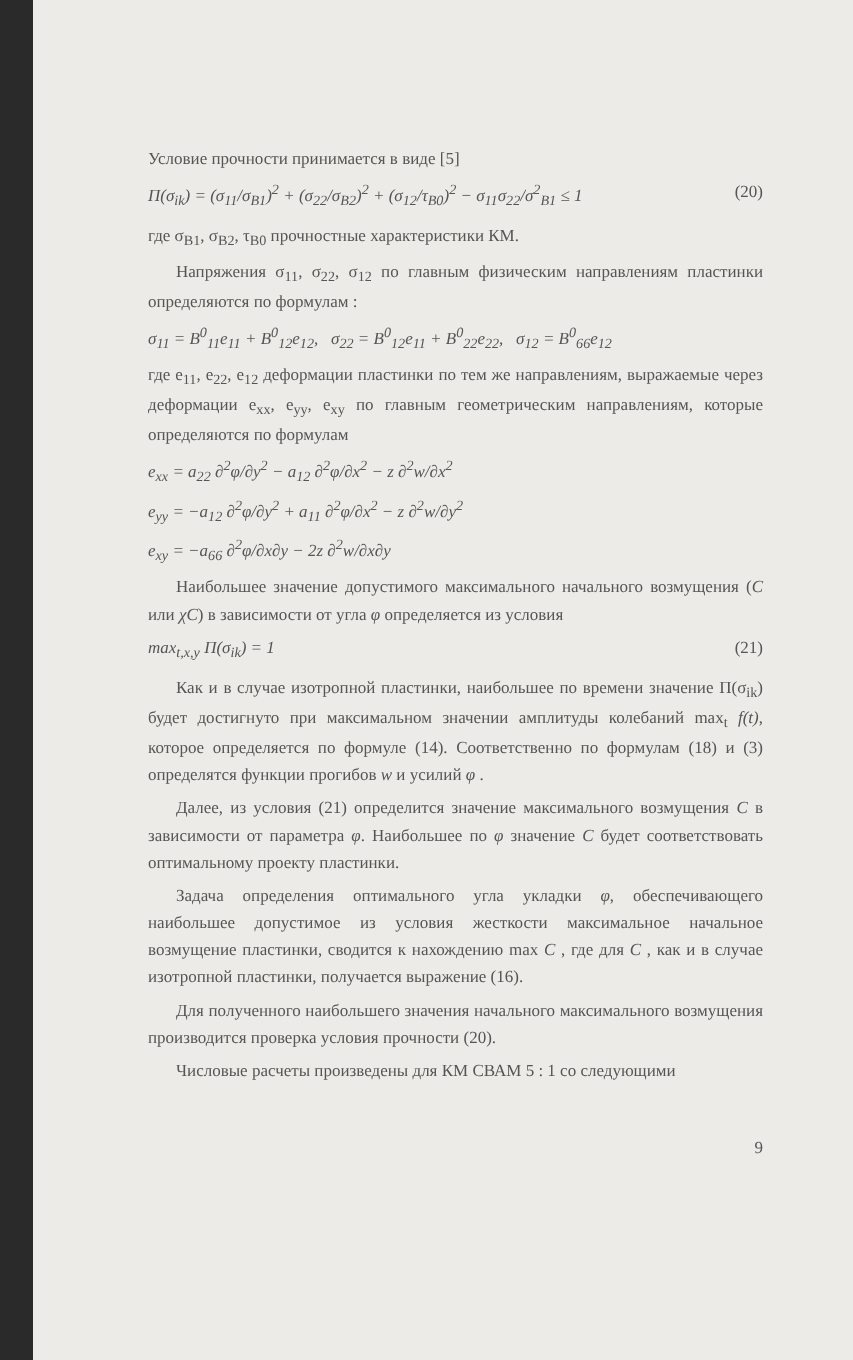Условие прочности принимается в виде [5]
П(σ<sub>ik</sub>) = (σ<sub>11</sub>/σ<sub>B1</sub>)<sup>2</sup> + (σ<sub>22</sub>/σ<sub>B2</sub>)<sup>2</sup> + (σ<sub>12</sub>/τ<sub>B0</sub>)<sup>2</sup> − σ<sub>11</sub>σ<sub>22</sub>/σ<sup>2</sup><sub>B1</sub> ≤ 1 (20)
где σ<sub>B1</sub>, σ<sub>B2</sub>, τ<sub>B0</sub> прочностные характеристики КМ.
Напряжения σ<sub>11</sub>, σ<sub>22</sub>, σ<sub>12</sub> по главным физическим направлениям пластинки определяются по формулам :
σ<sub>11</sub> = B<sup>0</sup><sub>11</sub>e<sub>11</sub> + B<sup>0</sup><sub>12</sub>e<sub>12</sub>, σ<sub>22</sub> = B<sup>0</sup><sub>12</sub>e<sub>11</sub> + B<sup>0</sup><sub>22</sub>e<sub>22</sub>, σ<sub>12</sub> = B<sup>0</sup><sub>66</sub>e<sub>12</sub>
где e<sub>11</sub>, e<sub>22</sub>, e<sub>12</sub> деформации пластинки по тем же направлениям, выражаемые через деформации e<sub>xx</sub>, e<sub>yy</sub>, e<sub>xy</sub> по главным геометрическим направлениям, которые определяются по формулам
e<sub>xx</sub> = a<sub>22</sub> ∂<sup>2</sup>φ/∂y<sup>2</sup> − a<sub>12</sub> ∂<sup>2</sup>φ/∂x<sup>2</sup> − z ∂<sup>2</sup>w/∂x<sup>2</sup>
e<sub>yy</sub> = −a<sub>12</sub> ∂<sup>2</sup>φ/∂y<sup>2</sup> + a<sub>11</sub> ∂<sup>2</sup>φ/∂x<sup>2</sup> − z ∂<sup>2</sup>w/∂y<sup>2</sup>
e<sub>xy</sub> = −a<sub>66</sub> ∂<sup>2</sup>φ/∂x∂y − 2z ∂<sup>2</sup>w/∂x∂y
Наибольшее значение допустимого максимального начального возмущения (C или χC) в зависимости от угла φ определяется из условия
max<sub>t,x,y</sub> П(σ<sub>ik</sub>) = 1 (21)
Как и в случае изотропной пластинки, наибольшее по времени значение П(σ<sub>ik</sub>) будет достигнуто при максимальном значении амплитуды колебаний max<sub>t</sub> f(t), которое определяется по формуле (14). Соответственно по формулам (18) и (3) определятся функции прогибов w и усилий φ .
Далее, из условия (21) определится значение максимального возмущения C в зависимости от параметра φ. Наибольшее по φ значение C будет соответствовать оптимальному проекту пластинки.
Задача определения оптимального угла укладки φ, обеспечивающего наибольшее допустимое из условия жесткости максимальное начальное возмущение пластинки, сводится к нахождению max C , где для C , как и в случае изотропной пластинки, получается выражение (16).
Для полученного наибольшего значения начального максимального возмущения производится проверка условия прочности (20).
Числовые расчеты произведены для КМ СВАМ 5 : 1 со следующими
9